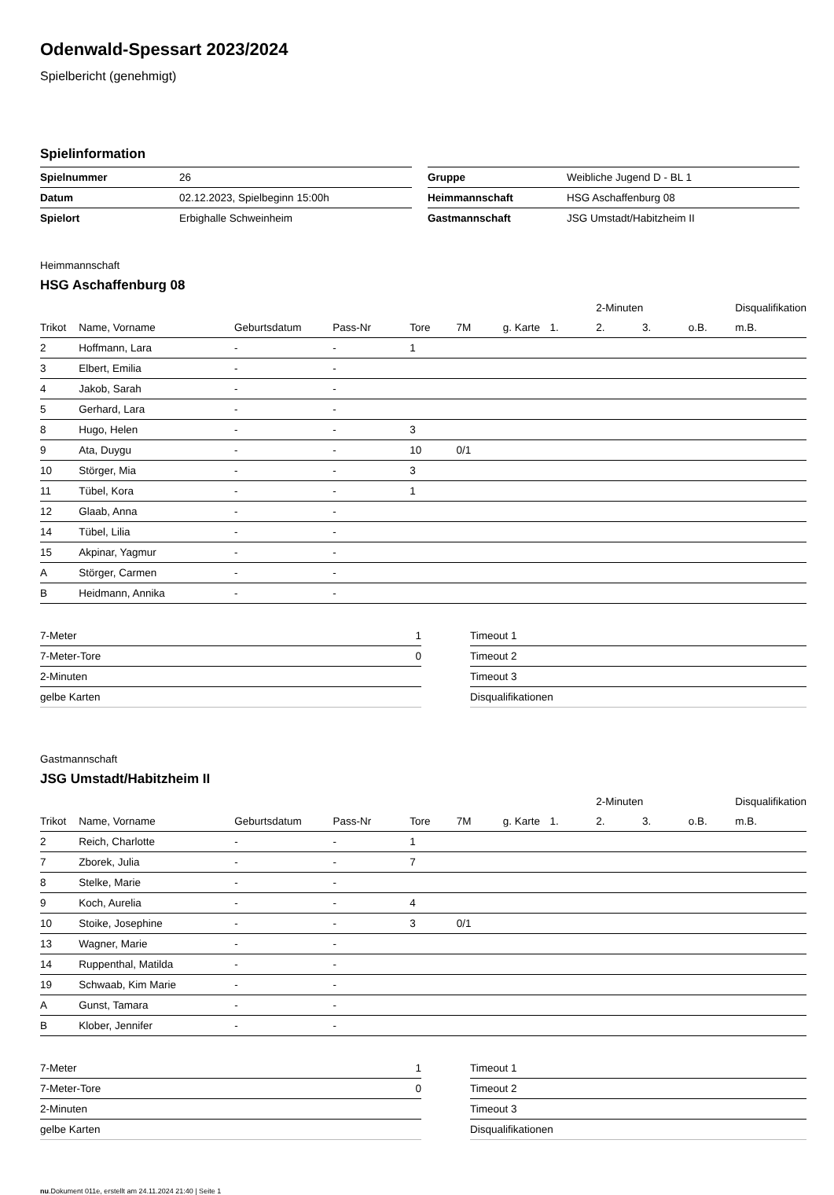Odenwald-Spessart 2023/2024
Spielbericht (genehmigt)
Spielinformation
| Spielnummer | 26 |
| Datum | 02.12.2023, Spielbeginn 15:00h |
| Spielort | Erbighalle Schweinheim |
| Gruppe | Weibliche Jugend D - BL 1 |
| Heimmannschaft | HSG Aschaffenburg 08 |
| Gastmannschaft | JSG Umstadt/Habitzheim II |
Heimmannschaft
HSG Aschaffenburg 08
| | | | | | | | | 2-Minuten | | | Disqualifikation |
| --- | --- | --- | --- | --- | --- | --- | --- | --- | --- | --- | --- |
| Trikot | Name, Vorname | Geburtsdatum | Pass-Nr | Tore | 7M | g. Karte | 1. | 2. | 3. | o.B. | m.B. |
| 2 | Hoffmann, Lara | - | - | 1 | | | | | | | |
| 3 | Elbert, Emilia | - | - | | | | | | | | |
| 4 | Jakob, Sarah | - | - | | | | | | | | |
| 5 | Gerhard, Lara | - | - | | | | | | | | |
| 8 | Hugo, Helen | - | - | 3 | | | | | | | |
| 9 | Ata, Duygu | - | - | 10 | 0/1 | | | | | | |
| 10 | Störger, Mia | - | - | 3 | | | | | | | |
| 11 | Tübel, Kora | - | - | 1 | | | | | | | |
| 12 | Glaab, Anna | - | - | | | | | | | | |
| 14 | Tübel, Lilia | - | - | | | | | | | | |
| 15 | Akpinar, Yagmur | - | - | | | | | | | | |
| A | Störger, Carmen | - | - | | | | | | | | |
| B | Heidmann, Annika | - | - | | | | | | | | |
| 7-Meter | 1 |
| 7-Meter-Tore | 0 |
| 2-Minuten | |
| gelbe Karten | |
| Timeout 1 |
| Timeout 2 |
| Timeout 3 |
| Disqualifikationen |
Gastmannschaft
JSG Umstadt/Habitzheim II
| | | | | | | | | 2-Minuten | | | Disqualifikation |
| --- | --- | --- | --- | --- | --- | --- | --- | --- | --- | --- | --- |
| Trikot | Name, Vorname | Geburtsdatum | Pass-Nr | Tore | 7M | g. Karte | 1. | 2. | 3. | o.B. | m.B. |
| 2 | Reich, Charlotte | - | - | 1 | | | | | | | |
| 7 | Zborek, Julia | - | - | 7 | | | | | | | |
| 8 | Stelke, Marie | - | - | | | | | | | | |
| 9 | Koch, Aurelia | - | - | 4 | | | | | | | |
| 10 | Stoike, Josephine | - | - | 3 | 0/1 | | | | | | |
| 13 | Wagner, Marie | - | - | | | | | | | | |
| 14 | Ruppenthal, Matilda | - | - | | | | | | | | |
| 19 | Schwaab, Kim Marie | - | - | | | | | | | | |
| A | Gunst, Tamara | - | - | | | | | | | | |
| B | Klober, Jennifer | - | - | | | | | | | | |
| 7-Meter | 1 |
| 7-Meter-Tore | 0 |
| 2-Minuten | |
| gelbe Karten | |
| Timeout 1 |
| Timeout 2 |
| Timeout 3 |
| Disqualifikationen |
nu.Dokument 011e, erstellt am 24.11.2024 21:40 | Seite 1